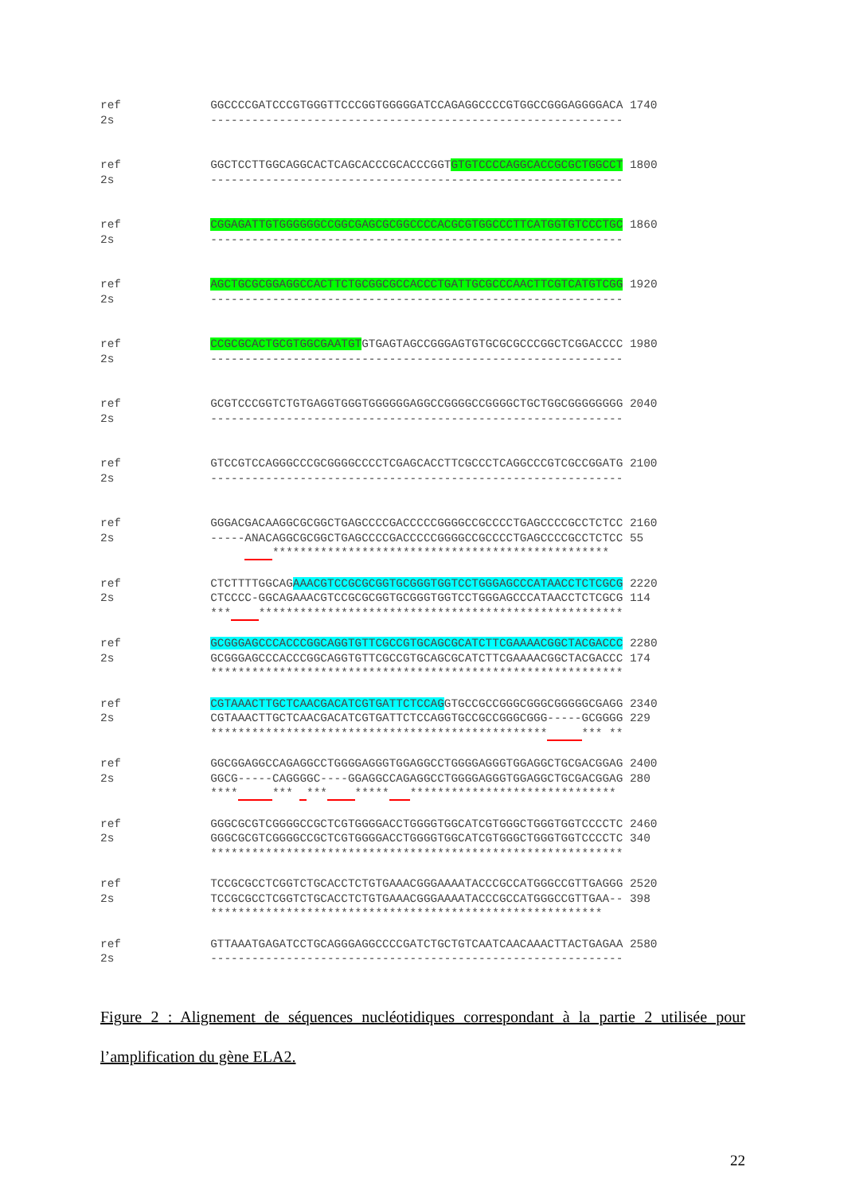ref GGCCCCGATCCCGTGGGTTCCCGGTGGGGGATCCAGAGGCCCCGTGGCCGGGAGGGGACA 1740 2s ------------------------------------------------------------
ref GGCTCCTTGGCAGGCACTCAGCACCCGCACCCGGTGTGTCCCCAGGCACCGCGCTGGCCT 1800 2s ------------------------------------------------------------
ref CGGAGATTGTGGGGGGCCGGCGAGCGCGGCCCCACGCGTGGCCCTTCATGGTGTCCCTGC 1860 2s ------------------------------------------------------------
ref AGCTGCGCGGAGGCCACTTCTGCGGCGCCACCCTGATTGCGCCCAACTTCGTCATGTCGG 1920 2s ------------------------------------------------------------
ref CCGCGCACTGCGTGGCGAATGTGTGAGTAGCCGGGAGTGTGCGCGCCCGGCTCGGACCCC 1980 2s ------------------------------------------------------------
ref GCGTCCCGGTCTGTGAGGTGGGTGGGGGGAGGCCGGGGCCGGGGCTGCTGGCGGGGGGGG 2040 2s ------------------------------------------------------------
ref GTCCGTCCAGGGCCCGCGGGGCCCCTCGAGCACCTTCGCCCTCAGGCCCGTCGCCGGATG 2100 2s ------------------------------------------------------------
ref GGGACGACAAGGCGCGGCTGAGCCCCGACCCCCGGGGCCGCCCCTGAGCCCCGCCTCTCC 2160 2s -----ANACAGGCGCGGCTGAGCCCCGACCCCCGGGGCCGCCCCTGAGCCCCGCCTCTCC 55 *************************************************
ref CTCTTTTGGCAGAAACGTCCGCGCGGTGCGGGTGGTCCTGGGAGCCCATAACCTCTCGCG 2220 2s CTCCCC-GGCAGAAACGTCCGCGCGGTGCGGGTGGTCCTGGGAGCCCATAACCTCTCGCG 114 *** *****************************************************
ref GCGGGAGCCCACCCGGCAGGTGTTCGCCGTGCAGCGCATCTTCGAAAACGGCTACGACCC 2280 2s GCGGGAGCCCACCCGGCAGGTGTTCGCCGTGCAGCGCATCTTCGAAAACGGCTACGACCC 174 ************************************************************
ref CGTAAACTTGCTCAACGACATCGTGATTCTCCAGGTGCCGCCGGGCGGGCGGGGGCGAGG 2340 2s CGTAAACTTGCTCAACGACATCGTGATTCTCCAGGTGCCGCCGGGCGGG-----GCGGGG 229 ************************************************* *** **
ref GGCGGAGGCCAGAGGCCTGGGGAGGGTGGAGGCCTGGGGAGGGTGGAGGCTGCGACGGAG 2400 2s GGCG-----CAGGGGC----GGAGGCCAGAGGCCTGGGGAGGGTGGAGGCTGCGACGGAG 280 **** *** *** ***** ******************************
ref GGGCGCGTCGGGGCCGCTCGTGGGGACCTGGGGTGGCATCGTGGGCTGGGTGGTCCCCTC 2460 2s GGGCGCGTCGGGGCCGCTCGTGGGGACCTGGGGTGGCATCGTGGGCTGGGTGGTCCCCTC 340 ************************************************************
ref TCCGCGCCTCGGTCTGCACCTCTGTGAAACGGGAAAATACCCGCCATGGGCCGTTGAGGG 2520 2s TCCGCGCCTCGGTCTGCACCTCTGTGAAACGGGAAAATACCCGCCATGGGCCGTTGAA-- 398 *********************************************************
ref GTTAAATGAGATCCTGCAGGGAGGCCCCGATCTGCTGTCAATCAACAAACTTACTGAGAA 2580 2s ------------------------------------------------------------
Figure 2 : Alignement de séquences nucléotidiques correspondant à la partie 2 utilisée pour l’amplification du gène ELA2.
22